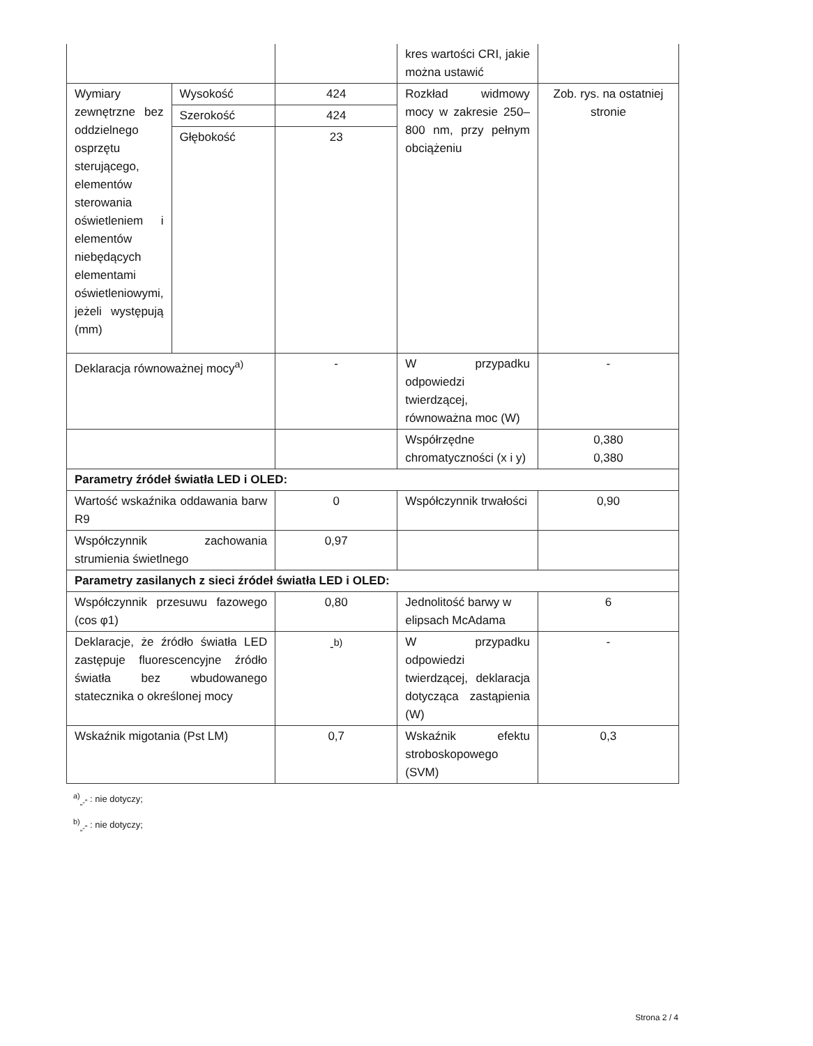| | | | kres wartości CRI, jakie można ustawić | |
| Wymiary zewnętrzne bez oddzielnego osprzętu sterującego, elementów sterowania oświetleniem i elementów niebędących elementami oświetleniowymi, jeżeli występują (mm) | Wysokość | 424 | Rozkład widmowy mocy w zakresie 250–800 nm, przy pełnym obciążeniu | Zob. rys. na ostatniej stronie |
| | Szerokość | 424 | | |
| | Głębokość | 23 | | |
| Deklaracja równoważnej mocy<sup>a)</sup> | | - | W przypadku odpowiedzi twierdzącej, równoważna moc (W) | - |
| | | | Współrzędne chromatyczności (x i y) | 0,380 0,380 |
| Parametry źródeł światła LED i OLED: | | | | |
| Wartość wskaźnika oddawania barw R9 | | 0 | Współczynnik trwałości | 0,90 |
| Współczynnik zachowania strumienia świetlnego | | 0,97 | | |
| Parametry zasilanych z sieci źródeł światła LED i OLED: | | | | |
| Współczynnik przesuwu fazowego (cos φ1) | | 0,80 | Jednolitość barwy w elipsach McAdama | 6 |
| Deklaracje, że źródło światła LED zastępuje fluorescencyjne źródło światła bez wbudowanego statecznika o określonej mocy | | -<sup>b)</sup> | W przypadku odpowiedzi twierdzącej, deklaracja dotycząca zastąpienia (W) | - |
| Wskaźnik migotania (Pst LM) | | 0,7 | Wskaźnik efektu stroboskopowego (SVM) | 0,3 |
<sup>a)</sup><sub>„-”</sub> : nie dotyczy;
<sup>b)</sup><sub>„-”</sub> : nie dotyczy;
Strona 2 / 4